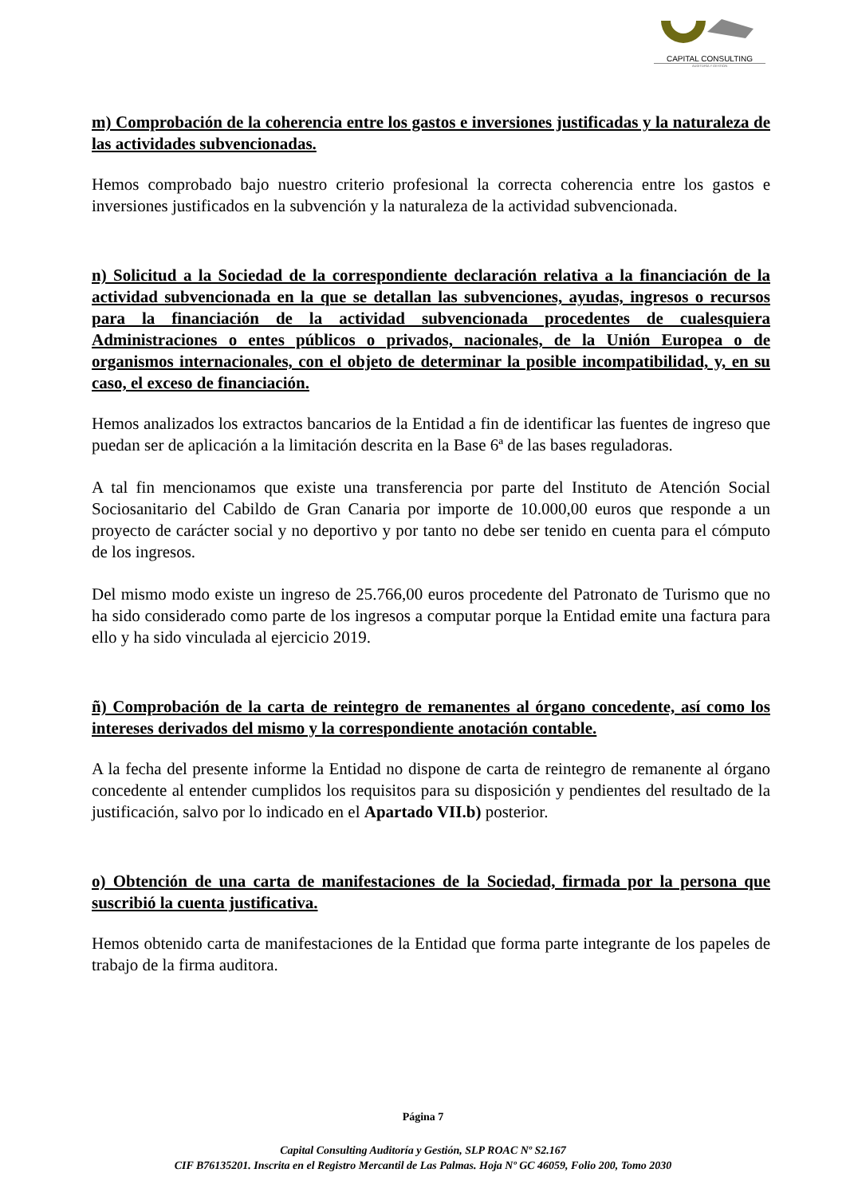CAPITAL CONSULTING
AUDITORÍA Y GESTIÓN
m) Comprobación de la coherencia entre los gastos e inversiones justificadas y la naturaleza de las actividades subvencionadas.
Hemos comprobado bajo nuestro criterio profesional la correcta coherencia entre los gastos e inversiones justificados en la subvención y la naturaleza de la actividad subvencionada.
n) Solicitud a la Sociedad de la correspondiente declaración relativa a la financiación de la actividad subvencionada en la que se detallan las subvenciones, ayudas, ingresos o recursos para la financiación de la actividad subvencionada procedentes de cualesquiera Administraciones o entes públicos o privados, nacionales, de la Unión Europea o de organismos internacionales, con el objeto de determinar la posible incompatibilidad, y, en su caso, el exceso de financiación.
Hemos analizados los extractos bancarios de la Entidad a fin de identificar las fuentes de ingreso que puedan ser de aplicación a la limitación descrita en la Base 6ª de las bases reguladoras.
A tal fin mencionamos que existe una transferencia por parte del Instituto de Atención Social Sociosanitario del Cabildo de Gran Canaria por importe de 10.000,00 euros que responde a un proyecto de carácter social y no deportivo y por tanto no debe ser tenido en cuenta para el cómputo de los ingresos.
Del mismo modo existe un ingreso de 25.766,00 euros procedente del Patronato de Turismo que no ha sido considerado como parte de los ingresos a computar porque la Entidad emite una factura para ello y ha sido vinculada al ejercicio 2019.
ñ) Comprobación de la carta de reintegro de remanentes al órgano concedente, así como los intereses derivados del mismo y la correspondiente anotación contable.
A la fecha del presente informe la Entidad no dispone de carta de reintegro de remanente al órgano concedente al entender cumplidos los requisitos para su disposición y pendientes del resultado de la justificación, salvo por lo indicado en el Apartado VII.b) posterior.
o) Obtención de una carta de manifestaciones de la Sociedad, firmada por la persona que suscribió la cuenta justificativa.
Hemos obtenido carta de manifestaciones de la Entidad que forma parte integrante de los papeles de trabajo de la firma auditora.
Página 7
Capital Consulting Auditoría y Gestión, SLP ROAC Nº S2.167
CIF B76135201. Inscrita en el Registro Mercantil de Las Palmas. Hoja Nº GC 46059, Folio 200, Tomo 2030